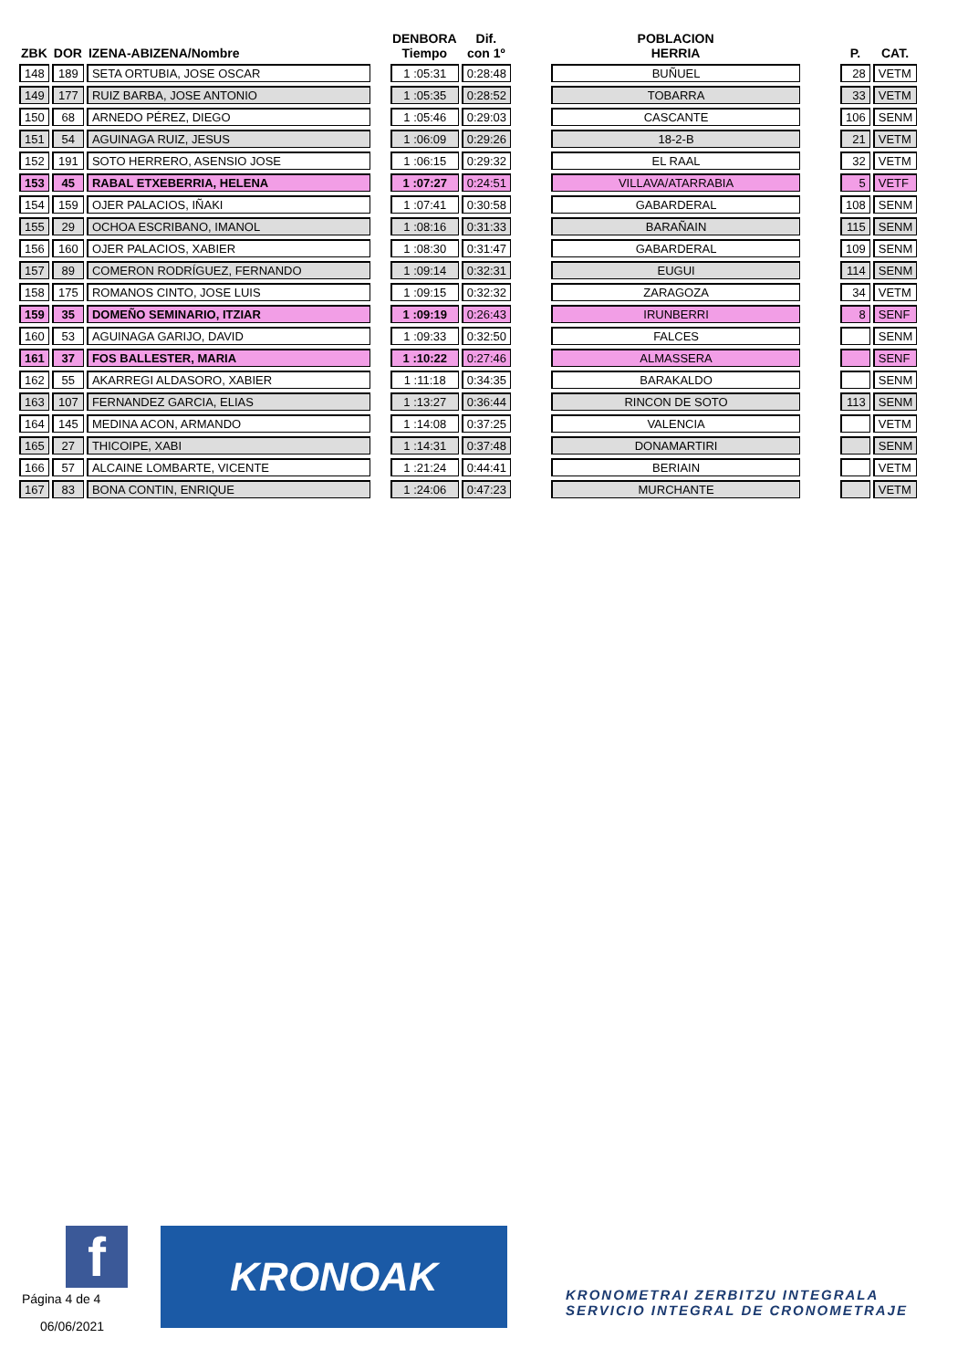| ZBK | DOR | IZENA-ABIZENA/Nombre | | DENBORA Tiempo | Dif. con 1º | | POBLACION HERRIA | | P. | CAT. |
| --- | --- | --- | --- | --- | --- | --- | --- | --- | --- | --- |
| 148 | 189 | SETA ORTUBIA, JOSE OSCAR | | 1 :05:31 | 0:28:48 | | BUÑUEL | | 28 | VETM |
| 149 | 177 | RUIZ BARBA, JOSE ANTONIO | | 1 :05:35 | 0:28:52 | | TOBARRA | | 33 | VETM |
| 150 | 68 | ARNEDO PÉREZ, DIEGO | | 1 :05:46 | 0:29:03 | | CASCANTE | | 106 | SENM |
| 151 | 54 | AGUINAGA RUIZ, JESUS | | 1 :06:09 | 0:29:26 | | 18-2-B | | 21 | VETM |
| 152 | 191 | SOTO HERRERO, ASENSIO JOSE | | 1 :06:15 | 0:29:32 | | EL RAAL | | 32 | VETM |
| 153 | 45 | RABAL ETXEBERRIA, HELENA | | 1 :07:27 | 0:24:51 | | VILLAVA/ATARRABIA | | 5 | VETF |
| 154 | 159 | OJER PALACIOS, IÑAKI | | 1 :07:41 | 0:30:58 | | GABARDERAL | | 108 | SENM |
| 155 | 29 | OCHOA ESCRIBANO, IMANOL | | 1 :08:16 | 0:31:33 | | BARAÑAIN | | 115 | SENM |
| 156 | 160 | OJER PALACIOS, XABIER | | 1 :08:30 | 0:31:47 | | GABARDERAL | | 109 | SENM |
| 157 | 89 | COMERON RODRÍGUEZ, FERNANDO | | 1 :09:14 | 0:32:31 | | EUGUI | | 114 | SENM |
| 158 | 175 | ROMANOS CINTO, JOSE LUIS | | 1 :09:15 | 0:32:32 | | ZARAGOZA | | 34 | VETM |
| 159 | 35 | DOMEÑO SEMINARIO, ITZIAR | | 1 :09:19 | 0:26:43 | | IRUNBERRI | | 8 | SENF |
| 160 | 53 | AGUINAGA GARIJO, DAVID | | 1 :09:33 | 0:32:50 | | FALCES | | | SENM |
| 161 | 37 | FOS BALLESTER, MARIA | | 1 :10:22 | 0:27:46 | | ALMASSERA | | | SENF |
| 162 | 55 | AKARREGI ALDASORO, XABIER | | 1 :11:18 | 0:34:35 | | BARAKALDO | | | SENM |
| 163 | 107 | FERNANDEZ GARCIA, ELIAS | | 1 :13:27 | 0:36:44 | | RINCON DE SOTO | | 113 | SENM |
| 164 | 145 | MEDINA ACON, ARMANDO | | 1 :14:08 | 0:37:25 | | VALENCIA | | | VETM |
| 165 | 27 | THICOIPE, XABI | | 1 :14:31 | 0:37:48 | | DONAMARTIRI | | | SENM |
| 166 | 57 | ALCAINE LOMBARTE, VICENTE | | 1 :21:24 | 0:44:41 | | BERIAIN | | | VETM |
| 167 | 83 | BONA CONTIN, ENRIQUE | | 1 :24:06 | 0:47:23 | | MURCHANTE | | | VETM |
f
Página 4 de 4
06/06/2021
KRONOAK
KRONOMETRAI ZERBITZU INTEGRALA
SERVICIO INTEGRAL DE CRONOMETRAJE